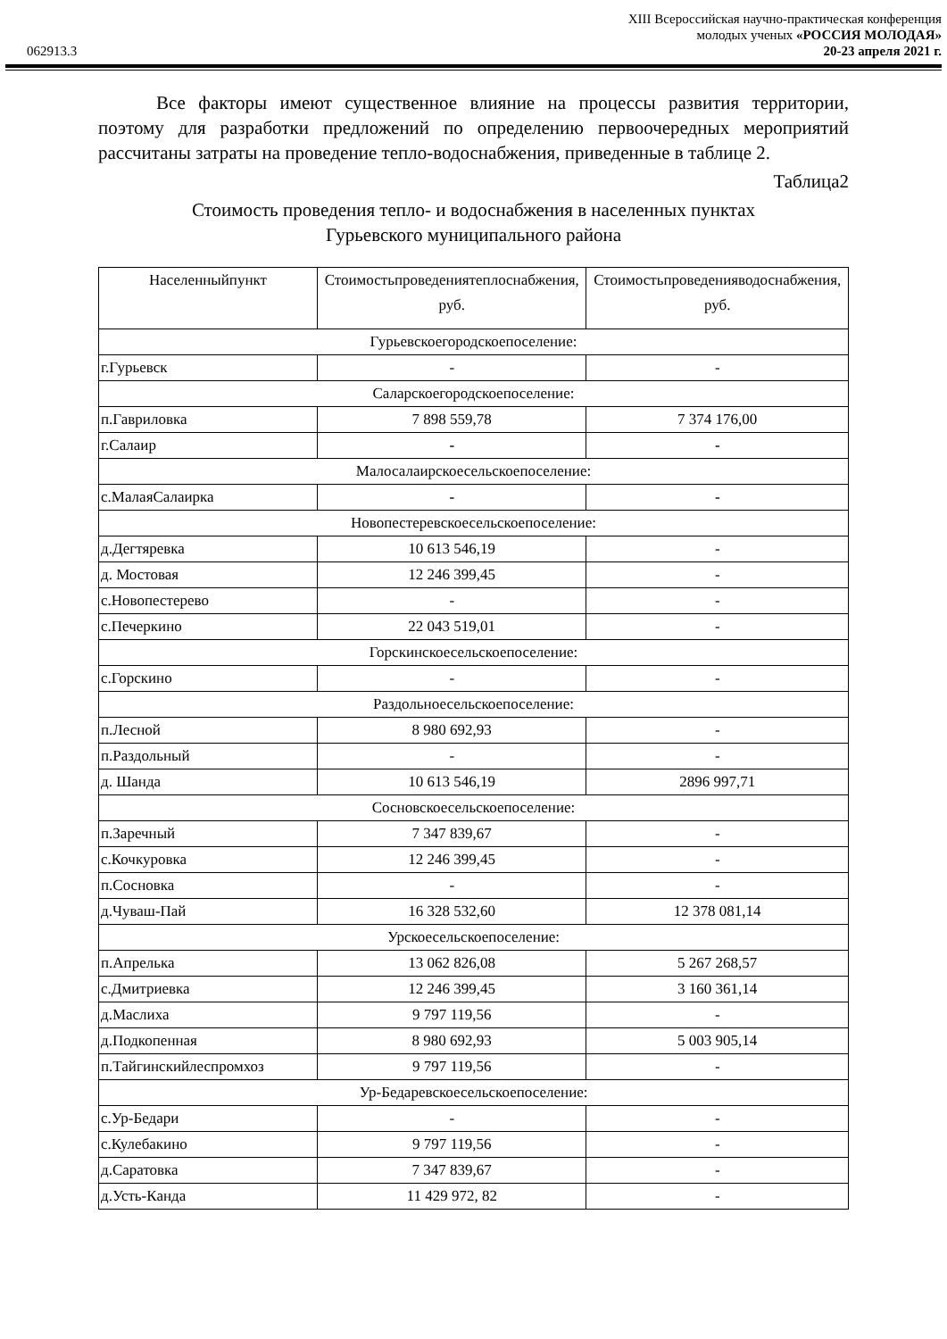XIII Всероссийская научно-практическая конференция
молодых ученых «РОССИЯ МОЛОДАЯ»
062913.3 20-23 апреля 2021 г.
Все факторы имеют существенное влияние на процессы развития территории, поэтому для разработки предложений по определению первоочередных мероприятий рассчитаны затраты на проведение тепло-водоснабжения, приведенные в таблице 2.
Таблица2
Стоимость проведения тепло- и водоснабжения в населенных пунктах
Гурьевского муниципального района
| Населенныйпункт | Стоимостьпроведениятеплоснабжения, руб. | Стоимостьпроведенияводоснабжения, руб. |
| --- | --- | --- |
| Гурьевскоегородскоепоселение: | | |
| г.Гурьевск | - | - |
| Саларскоегородскоепоселение: | | |
| п.Гавриловка | 7 898 559,78 | 7 374 176,00 |
| г.Салаир | - | - |
| Малосалаирскоесельскоепоселение: | | |
| с.МалаяСалаирка | - | - |
| Новопестеревскоесельскоепоселение: | | |
| д.Дегтяревка | 10 613 546,19 | - |
| д. Мостовая | 12 246 399,45 | - |
| с.Новопестерево | - | - |
| с.Печеркино | 22 043 519,01 | - |
| Горскинскоесельскоепоселение: | | |
| с.Горскино | - | - |
| Раздольноесельскоепоселение: | | |
| п.Лесной | 8 980 692,93 | - |
| п.Раздольный | - | - |
| д. Шанда | 10 613 546,19 | 2896 997,71 |
| Сосновскоесельскоепоселение: | | |
| п.Заречный | 7 347 839,67 | - |
| с.Кочкуровка | 12 246 399,45 | - |
| п.Сосновка | - | - |
| д.Чуваш-Пай | 16 328 532,60 | 12 378 081,14 |
| Урскоесельскоепоселение: | | |
| п.Апрелька | 13 062 826,08 | 5 267 268,57 |
| с.Дмитриевка | 12 246 399,45 | 3 160 361,14 |
| д.Маслиха | 9 797 119,56 | - |
| д.Подкопенная | 8 980 692,93 | 5 003 905,14 |
| п.Тайгинскийлеспромхоз | 9 797 119,56 | - |
| Ур-Бедаревскоесельскоепоселение: | | |
| с.Ур-Бедари | - | - |
| с.Кулебакино | 9 797 119,56 | - |
| д.Саратовка | 7 347 839,67 | - |
| д.Усть-Канда | 11 429 972, 82 | - |